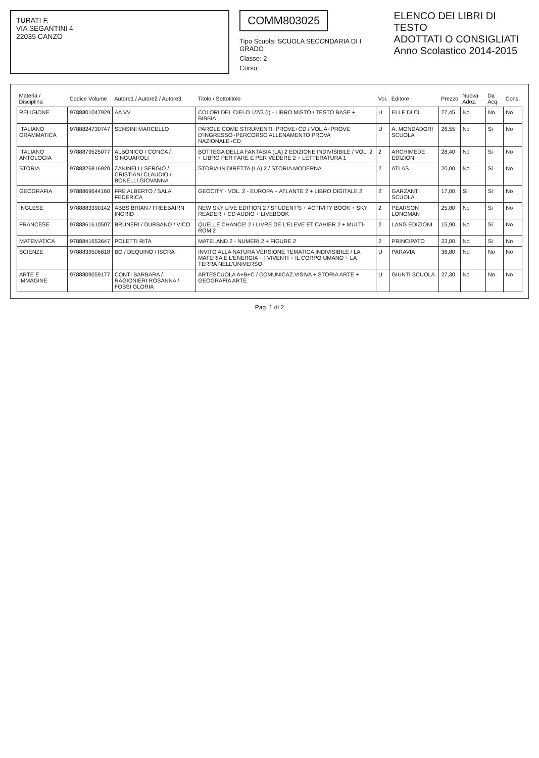TURATI F.
VIA SEGANTINI 4
22035 CANZO
COMM803025
Tipo Scuola: SCUOLA SECONDARIA DI I GRADO
Classe: 2
Corso:
ELENCO DEI LIBRI DI TESTO
ADOTTATI O CONSIGLIATI
Anno Scolastico 2014-2015
| Materia / Disciplina | Codice Volume | Autore1 / Autore2 / Autore3 | Titolo / Sottotitolo | Vol. | Editore | Prezzo | Nuova Adoz. | Da Acq. | Cons. |
| --- | --- | --- | --- | --- | --- | --- | --- | --- | --- |
| RELIGIONE | 9788801047929 | AA VV | COLORI DEL CIELO 1/2/3 (I) - LIBRO MISTO / TESTO BASE + BIBBIA | U | ELLE DI CI | 27,45 | No | No | No |
| ITALIANO GRAMMATICA | 9788824730747 | SENSINI MARCELLO | PAROLE COME STRUMENTI+PROVE+CD / VOL.A+PROVE D'INGRESSO+PERCORSO ALLENAMENTO PROVA NAZIONALE+CD | U | A. MONDADORI SCUOLA | 26,55 | No | Si | No |
| ITALIANO ANTOLOGIA | 9788879525077 | ALBONICO / CONCA / SINGUAROLI | BOTTEGA DELLA FANTASIA (LA) 2 EDIZIONE INDIVISIBILE / VOL. 2 + LIBRO PER FARE E PER VEDERE 2 + LETTERATURA 1 | 2 | ARCHIMEDE EDIZIONI | 28,40 | No | Si | No |
| STORIA | 9788826816920 | ZANINELLI SERGIO / CRISTIANI CLAUDIO / BONELLI GIOVANNA | STORIA IN DIRETTA (LA) 2 / STORIA MODERNA | 2 | ATLAS | 20,00 | No | Si | No |
| GEOGRAFIA | 9788869644160 | FRE ALBERTO / SALA FEDERICA | GEOCITY - VOL. 2 - EUROPA + ATLANTE 2 + LIBRO DIGITALE 2 | 2 | GARZANTI SCUOLA | 17,00 | Si | Si | No |
| INGLESE | 9788883390142 | ABBS BRIAN / FREEBAIRN INGRID | NEW SKY LIVE EDITION 2 / STUDENT'S + ACTIVITY BOOK + SKY READER + CD AUDIO + LIVEBOOK | 2 | PEARSON LONGMAN | 25,80 | No | Si | No |
| FRANCESE | 9788861610507 | BRUNERI / DURBANO / VICO | QUELLE CHANCE! 2 / LIVRE DE L'ELEVE ET CAHIER 2 + MULTI-ROM 2 | 2 | LANG EDIZIONI | 15,90 | No | Si | No |
| MATEMATICA | 9788841653647 | POLETTI RITA | MATELAND 2 - NUMERI 2 + FIGURE 2 | 2 | PRINCIPATO | 23,00 | No | Si | No |
| SCIENZE | 9788839506818 | BO / DEQUINO / ISCRA | INVITO ALLA NATURA VERSIONE TEMATICA INDIVISIBILE / LA MATERIA E L'ENERGIA + I VIVENTI + IL CORPO UMANO + LA TERRA NELL'UNIVERSO | U | PARAVIA | 36,80 | No | No | No |
| ARTE E IMMAGINE | 9788809059177 | CONTI BARBARA / RAGIONIERI ROSANNA / FOSSI GLORIA | ARTESCUOLA A+B+C / COMUNICAZ.VISIVA + STORIA ARTE + GEOGRAFIA ARTE | U | GIUNTI SCUOLA | 27,30 | No | No | No |
Pag. 1 di 2